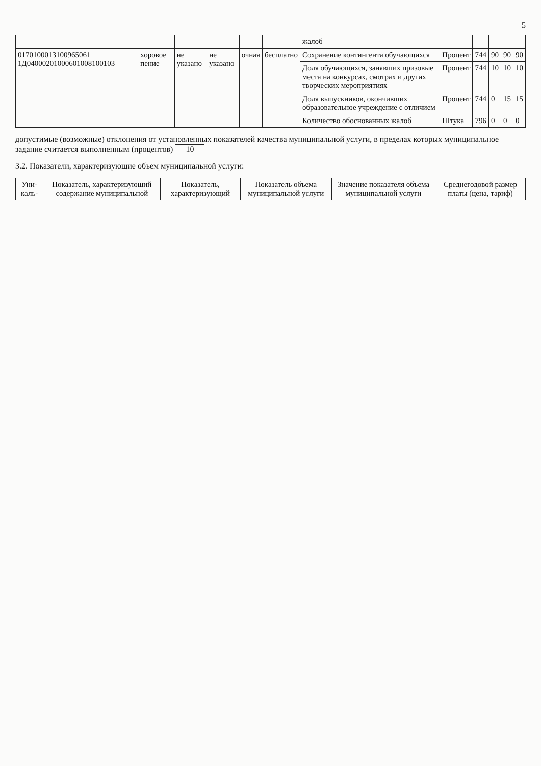5
| | | | | | | жалоб | | | | | |
| 0170100013100965061 1Д04000201000601008100103 | хоровое пение | не указано | не указано | очная | бесплатно | Сохранение контингента обучающихся | Процент | 744 | 90 | 90 | 90 |
| | | | | | | Доля обучающихся, занявших призовые места на конкурсах, смотрах и других творческих мероприятиях | Процент | 744 | 10 | 10 | 10 |
| | | | | | | Доля выпускников, окончивших образовательное учреждение с отличием | Процент | 744 | 0 | 15 | 15 |
| | | | | | | Количество обоснованных жалоб | Штука | 796 | 0 | 0 | 0 |
допустимые (возможные) отклонения от установленных показателей качества муниципальной услуги, в пределах которых муниципальное задание считается выполненным (процентов) 10
3.2. Показатели, характеризующие объем муниципальной услуги:
| Уни-каль- | Показатель, характеризующий содержание муниципальной | Показатель, характеризующий | Показатель объема муниципальной услуги | Значение показателя объема муниципальной услуги | Среднегодовой размер платы (цена, тариф) |
| --- | --- | --- | --- | --- | --- |